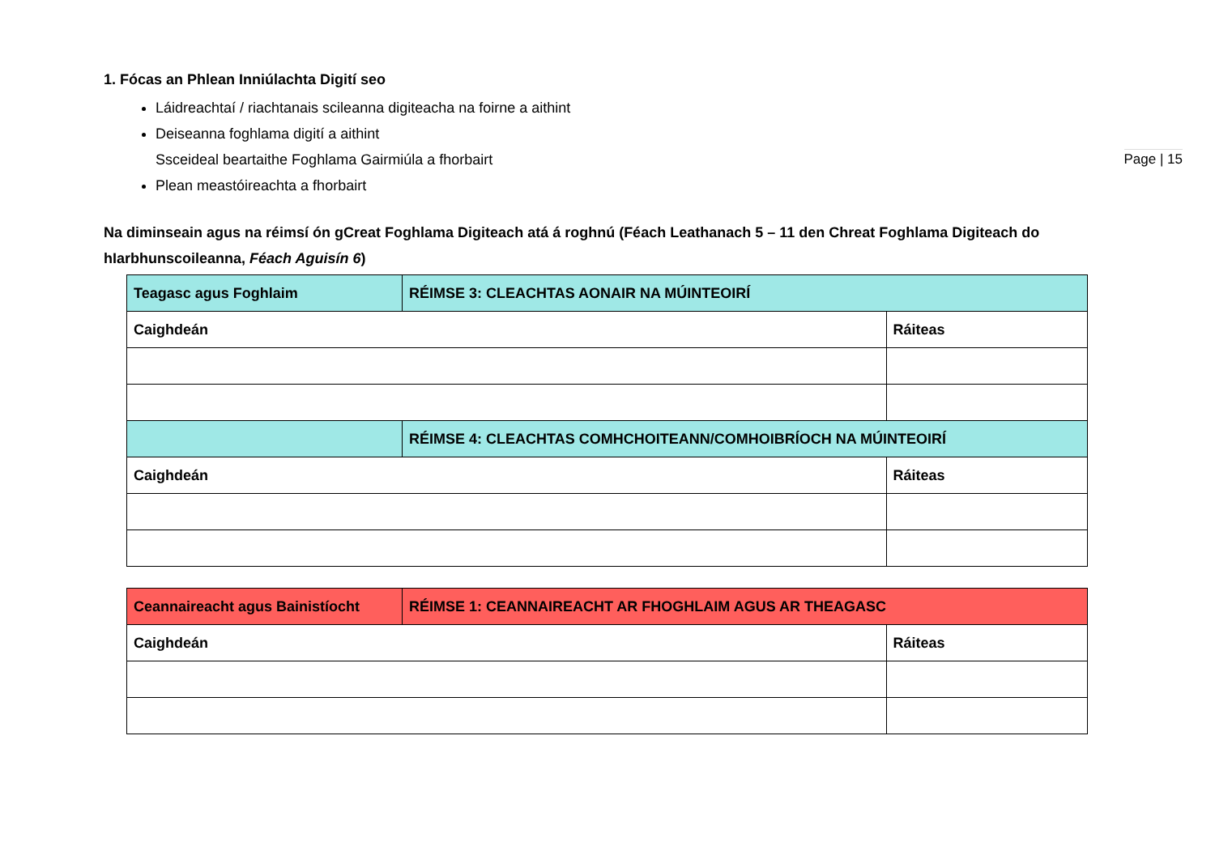Page | 15
1. Fócas an Phlean Inniúlachta Digití seo
Láidreachtaí / riachtanais scileanna digiteacha na foirne a aithint
Deiseanna foghlama digití a aithint
Ssceideal beartaithe Foghlama Gairmiúla a fhorbairt
Plean meastóireachta a fhorbairt
Na diminseain agus na réimsí ón gCreat Foghlama Digiteach atá á roghnú (Féach Leathanach 5 – 11 den Chreat Foghlama Digiteach do hIarbhunscoileanna, Féach Aguisín 6)
| Teagasc agus Foghlaim | RÉIMSE 3: CLEACHTAS AONAIR NA MÚINTEOIRÍ | |
| Caighdeán | | Ráiteas |
| | RÉIMSE 4: CLEACHTAS COMHCHOITEANN/COMHOIBRÍOCH NA MÚINTEOIRÍ | |
| Caighdeán | | Ráiteas |
| Ceannaireacht agus Bainistíocht | RÉIMSE 1: CEANNAIREACHT AR FHOGHLAIM AGUS AR THEAGASC | |
| Caighdeán | | Ráiteas |